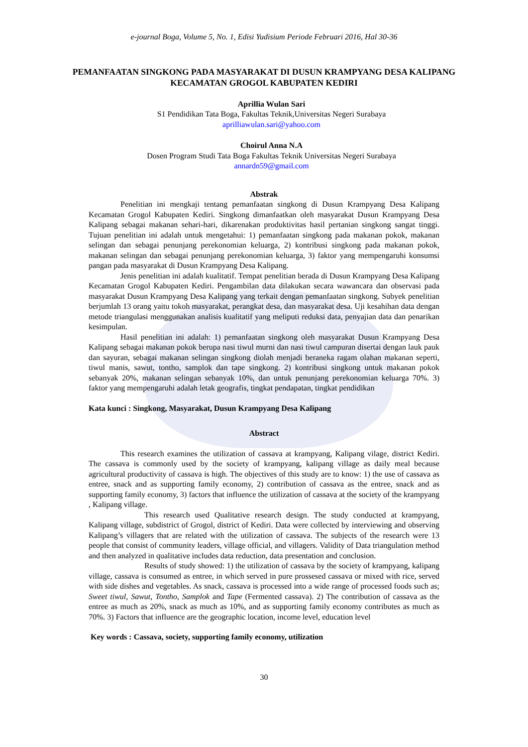e-journal Boga, Volume 5, No. 1, Edisi Yudisium Periode Februari 2016, Hal 30-36
PEMANFAATAN SINGKONG PADA MASYARAKAT DI DUSUN KRAMPYANG DESA KALIPANG KECAMATAN GROGOL KABUPATEN KEDIRI
Aprillia Wulan Sari
S1 Pendidikan Tata Boga, Fakultas Teknik,Universitas Negeri Surabaya
aprilliawulan.sari@yahoo.com
Choirul Anna N.A
Dosen Program Studi Tata Boga Fakultas Teknik Universitas Negeri Surabaya
annardn59@gmail.com
Abstrak
Penelitian ini mengkaji tentang pemanfaatan singkong di Dusun Krampyang Desa Kalipang Kecamatan Grogol Kabupaten Kediri. Singkong dimanfaatkan oleh masyarakat Dusun Krampyang Desa Kalipang sebagai makanan sehari-hari, dikarenakan produktivitas hasil pertanian singkong sangat tinggi. Tujuan penelitian ini adalah untuk mengetahui: 1) pemanfaatan singkong pada makanan pokok, makanan selingan dan sebagai penunjang perekonomian keluarga, 2) kontribusi singkong pada makanan pokok, makanan selingan dan sebagai penunjang perekonomian keluarga, 3) faktor yang mempengaruhi konsumsi pangan pada masyarakat di Dusun Krampyang Desa Kalipang.
Jenis penelitian ini adalah kualitatif. Tempat penelitian berada di Dusun Krampyang Desa Kalipang Kecamatan Grogol Kabupaten Kediri. Pengambilan data dilakukan secara wawancara dan observasi pada masyarakat Dusun Krampyang Desa Kalipang yang terkait dengan pemanfaatan singkong. Subyek penelitian berjumlah 13 orang yaitu tokoh masyarakat, perangkat desa, dan masyarakat desa. Uji kesahihan data dengan metode triangulasi menggunakan analisis kualitatif yang meliputi reduksi data, penyajian data dan penarikan kesimpulan.
Hasil penelitian ini adalah: 1) pemanfaatan singkong oleh masyarakat Dusun Krampyang Desa Kalipang sebagai makanan pokok berupa nasi tiwul murni dan nasi tiwul campuran disertai dengan lauk pauk dan sayuran, sebagai makanan selingan singkong diolah menjadi beraneka ragam olahan makanan seperti, tiwul manis, sawut, tontho, samplok dan tape singkong. 2) kontribusi singkong untuk makanan pokok sebanyak 20%, makanan selingan sebanyak 10%, dan untuk penunjang perekonomian keluarga 70%. 3) faktor yang mempengaruhi adalah letak geografis, tingkat pendapatan, tingkat pendidikan
Kata kunci : Singkong, Masyarakat, Dusun Krampyang Desa Kalipang
Abstract
This research examines the utilization of cassava at krampyang, Kalipang vilage, district Kediri. The cassava is commonly used by the society of krampyang, kalipang village as daily meal because agricultural productivity of cassava is high. The objectives of this study are to know: 1) the use of cassava as entree, snack and as supporting family economy, 2) contribution of cassava as the entree, snack and as supporting family economy, 3) factors that influence the utilization of cassava at the society of the krampyang , Kalipang village.
This research used Qualitative research design. The study conducted at krampyang, Kalipang village, subdistrict of Grogol, district of Kediri. Data were collected by interviewing and observing Kalipang’s villagers that are related with the utilization of cassava. The subjects of the research were 13 people that consist of community leaders, village official, and villagers. Validity of Data triangulation method and then analyzed in qualitative includes data reduction, data presentation and conclusion.
Results of study showed: 1) the utilization of cassava by the society of krampyang, kalipang village, cassava is consumed as entree, in which served in pure prossesed cassava or mixed with rice, served with side dishes and vegetables. As snack, cassava is processed into a wide range of processed foods such as; Sweet tiwul, Sawut, Tontho, Samplok and Tape (Fermented cassava). 2) The contribution of cassava as the entree as much as 20%, snack as much as 10%, and as supporting family economy contributes as much as 70%. 3) Factors that influence are the geographic location, income level, education level
Key words : Cassava, society, supporting family economy, utilization
30